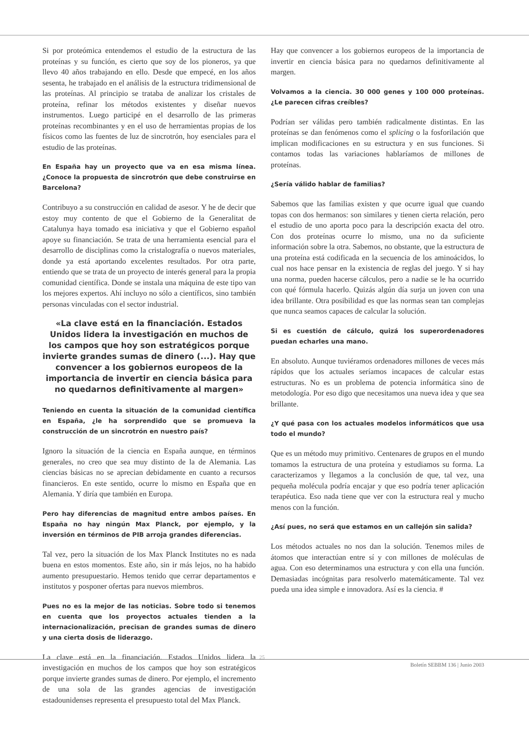Si por proteómica entendemos el estudio de la estructura de las proteínas y su función, es cierto que soy de los pioneros, ya que llevo 40 años trabajando en ello. Desde que empecé, en los años sesenta, he trabajado en el análisis de la estructura tridimensional de las proteínas. Al principio se trataba de analizar los cristales de proteína, refinar los métodos existentes y diseñar nuevos instrumentos. Luego participé en el desarrollo de las primeras proteínas recombinantes y en el uso de herramientas propias de los físicos como las fuentes de luz de sincrotrón, hoy esenciales para el estudio de las proteínas.
En España hay un proyecto que va en esa misma línea. ¿Conoce la propuesta de sincrotrón que debe construirse en Barcelona?
Contribuyo a su construcción en calidad de asesor. Y he de decir que estoy muy contento de que el Gobierno de la Generalitat de Catalunya haya tomado esa iniciativa y que el Gobierno español apoye su financiación. Se trata de una herramienta esencial para el desarrollo de disciplinas como la cristalografía o nuevos materiales, donde ya está aportando excelentes resultados. Por otra parte, entiendo que se trata de un proyecto de interés general para la propia comunidad científica. Donde se instala una máquina de este tipo van los mejores expertos. Ahí incluyo no sólo a científicos, sino también personas vinculadas con el sector industrial.
«La clave está en la financiación. Estados Unidos lidera la investigación en muchos de los campos que hoy son estratégicos porque invierte grandes sumas de dinero (...). Hay que convencer a los gobiernos europeos de la importancia de invertir en ciencia básica para no quedarnos definitivamente al margen»
Teniendo en cuenta la situación de la comunidad científica en España, ¿le ha sorprendido que se promueva la construcción de un sincrotrón en nuestro país?
Ignoro la situación de la ciencia en España aunque, en términos generales, no creo que sea muy distinto de la de Alemania. Las ciencias básicas no se aprecian debidamente en cuanto a recursos financieros. En este sentido, ocurre lo mismo en España que en Alemania. Y diría que también en Europa.
Pero hay diferencias de magnitud entre ambos países. En España no hay ningún Max Planck, por ejemplo, y la inversión en términos de PIB arroja grandes diferencias.
Tal vez, pero la situación de los Max Planck Institutes no es nada buena en estos momentos. Este año, sin ir más lejos, no ha habido aumento presupuestario. Hemos tenido que cerrar departamentos e institutos y posponer ofertas para nuevos miembros.
Pues no es la mejor de las noticias. Sobre todo si tenemos en cuenta que los proyectos actuales tienden a la internacionalización, precisan de grandes sumas de dinero y una cierta dosis de liderazgo.
La clave está en la financiación. Estados Unidos lidera la investigación en muchos de los campos que hoy son estratégicos porque invierte grandes sumas de dinero. Por ejemplo, el incremento de una sola de las grandes agencias de investigación estadounidenses representa el presupuesto total del Max Planck.
Hay que convencer a los gobiernos europeos de la importancia de invertir en ciencia básica para no quedarnos definitivamente al margen.
Volvamos a la ciencia. 30 000 genes y 100 000 proteínas. ¿Le parecen cifras creíbles?
Podrían ser válidas pero también radicalmente distintas. En las proteínas se dan fenómenos como el splicing o la fosforilación que implican modificaciones en su estructura y en sus funciones. Si contamos todas las variaciones hablaríamos de millones de proteínas.
¿Sería válido hablar de familias?
Sabemos que las familias existen y que ocurre igual que cuando topas con dos hermanos: son similares y tienen cierta relación, pero el estudio de uno aporta poco para la descripción exacta del otro. Con dos proteínas ocurre lo mismo, una no da suficiente información sobre la otra. Sabemos, no obstante, que la estructura de una proteína está codificada en la secuencia de los aminoácidos, lo cual nos hace pensar en la existencia de reglas del juego. Y si hay una norma, pueden hacerse cálculos, pero a nadie se le ha ocurrido con qué fórmula hacerlo. Quizás algún día surja un joven con una idea brillante. Otra posibilidad es que las normas sean tan complejas que nunca seamos capaces de calcular la solución.
Si es cuestión de cálculo, quizá los superordenadores puedan echarles una mano.
En absoluto. Aunque tuviéramos ordenadores millones de veces más rápidos que los actuales seríamos incapaces de calcular estas estructuras. No es un problema de potencia informática sino de metodología. Por eso digo que necesitamos una nueva idea y que sea brillante.
¿Y qué pasa con los actuales modelos informáticos que usa todo el mundo?
Que es un método muy primitivo. Centenares de grupos en el mundo tomamos la estructura de una proteína y estudiamos su forma. La caracterizamos y llegamos a la conclusión de que, tal vez, una pequeña molécula podría encajar y que eso podría tener aplicación terapéutica. Eso nada tiene que ver con la estructura real y mucho menos con la función.
¿Así pues, no será que estamos en un callejón sin salida?
Los métodos actuales no nos dan la solución. Tenemos miles de átomos que interactúan entre sí y con millones de moléculas de agua. Con eso determinamos una estructura y con ella una función. Demasiadas incógnitas para resolverlo matemáticamente. Tal vez pueda una idea simple e innovadora. Así es la ciencia. #
25
Boletín SEBBM 136 | Junio 2003